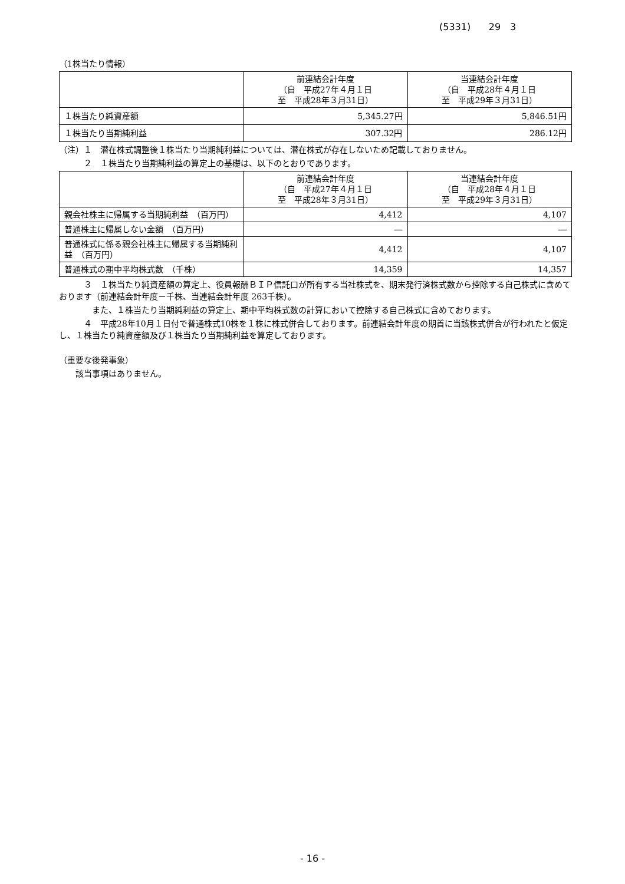(5331) 29　3
（1株当たり情報）
| | 前連結会計年度 （自 平成27年４月１日 至 平成28年３月31日） | 当連結会計年度 （自 平成28年４月１日 至 平成29年３月31日） |
| --- | --- | --- |
| １株当たり純資産額 | 5,345.27円 | 5,846.51円 |
| １株当たり当期純利益 | 307.32円 | 286.12円 |
（注）１　潜在株式調整後１株当たり当期純利益については、潜在株式が存在しないため記載しておりません。
　　　２　１株当たり当期純利益の算定上の基礎は、以下のとおりであります。
| | 前連結会計年度 （自 平成27年４月１日 至 平成28年３月31日） | 当連結会計年度 （自 平成28年４月１日 至 平成29年３月31日） |
| --- | --- | --- |
| 親会社株主に帰属する当期純利益 （百万円） | 4,412 | 4,107 |
| 普通株主に帰属しない金額 （百万円） | ― | ― |
| 普通株式に係る親会社株主に帰属する当期純利益 （百万円） | 4,412 | 4,107 |
| 普通株式の期中平均株式数 （千株） | 14,359 | 14,357 |
　　　３　１株当たり純資産額の算定上、役員報酬ＢＩＰ信託口が所有する当社株式を、期末発行済株式数から控除する自己株式に含めております（前連結会計年度－千株、当連結会計年度 263千株）。
　　　　また、１株当たり当期純利益の算定上、期中平均株式数の計算において控除する自己株式に含めております。
　　　４　平成28年10月１日付で普通株式10株を１株に株式併合しております。前連結会計年度の期首に当該株式併合が行われたと仮定し、１株当たり純資産額及び１株当たり当期純利益を算定しております。
（重要な後発事象）
　　該当事項はありません。
- 16 -